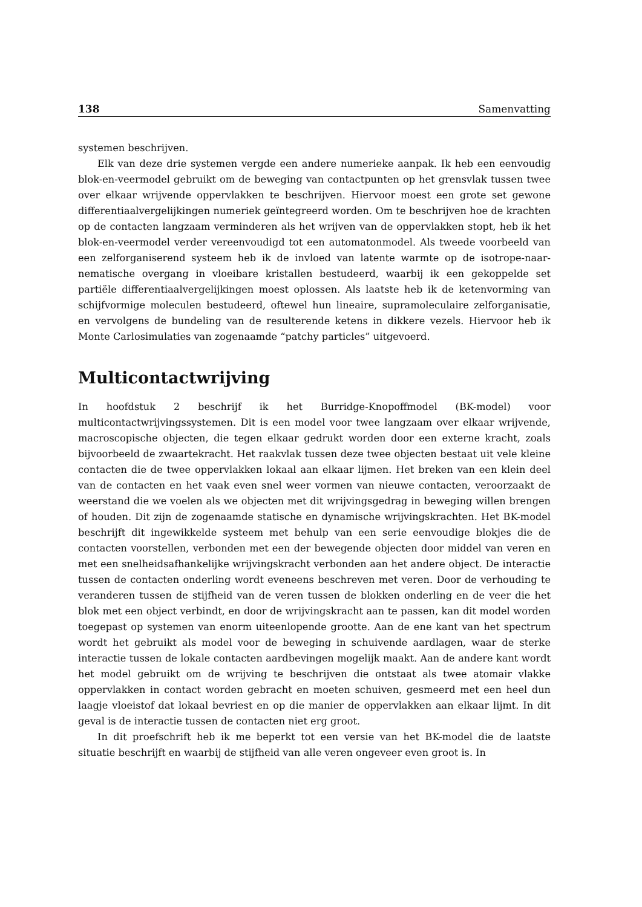138 Samenvatting
systemen beschrijven.
Elk van deze drie systemen vergde een andere numerieke aanpak. Ik heb een eenvoudig blok-en-veermodel gebruikt om de beweging van contactpunten op het grensvlak tussen twee over elkaar wrijvende oppervlakken te beschrijven. Hiervoor moest een grote set gewone differentiaalvergelijkingen numeriek geïntegreerd worden. Om te beschrijven hoe de krachten op de contacten langzaam verminderen als het wrijven van de oppervlakken stopt, heb ik het blok-en-veermodel verder vereenvoudigd tot een automatonmodel. Als tweede voorbeeld van een zelforganiserend systeem heb ik de invloed van latente warmte op de isotrope-naar-nematische overgang in vloeibare kristallen bestudeerd, waarbij ik een gekoppelde set partiële differentiaalvergelijkingen moest oplossen. Als laatste heb ik de ketenvorming van schijfvormige moleculen bestudeerd, oftewel hun lineaire, supramoleculaire zelforganisatie, en vervolgens de bundeling van de resulterende ketens in dikkere vezels. Hiervoor heb ik Monte Carlosimulaties van zogenaamde “patchy particles” uitgevoerd.
Multicontactwrijving
In hoofdstuk 2 beschrijf ik het Burridge-Knopoffmodel (BK-model) voor multicontactwrijvingssystemen. Dit is een model voor twee langzaam over elkaar wrijvende, macroscopische objecten, die tegen elkaar gedrukt worden door een externe kracht, zoals bijvoorbeeld de zwaartekracht. Het raakvlak tussen deze twee objecten bestaat uit vele kleine contacten die de twee oppervlakken lokaal aan elkaar lijmen. Het breken van een klein deel van de contacten en het vaak even snel weer vormen van nieuwe contacten, veroorzaakt de weerstand die we voelen als we objecten met dit wrijvingsgedrag in beweging willen brengen of houden. Dit zijn de zogenaamde statische en dynamische wrijvingskrachten. Het BK-model beschrijft dit ingewikkelde systeem met behulp van een serie eenvoudige blokjes die de contacten voorstellen, verbonden met een der bewegende objecten door middel van veren en met een snelheidsafhankelijke wrijvingskracht verbonden aan het andere object. De interactie tussen de contacten onderling wordt eveneens beschreven met veren. Door de verhouding te veranderen tussen de stijfheid van de veren tussen de blokken onderling en de veer die het blok met een object verbindt, en door de wrijvingskracht aan te passen, kan dit model worden toegepast op systemen van enorm uiteenlopende grootte. Aan de ene kant van het spectrum wordt het gebruikt als model voor de beweging in schuivende aardlagen, waar de sterke interactie tussen de lokale contacten aardbevingen mogelijk maakt. Aan de andere kant wordt het model gebruikt om de wrijving te beschrijven die ontstaat als twee atomair vlakke oppervlakken in contact worden gebracht en moeten schuiven, gesmeerd met een heel dun laagje vloeistof dat lokaal bevriest en op die manier de oppervlakken aan elkaar lijmt. In dit geval is de interactie tussen de contacten niet erg groot.
In dit proefschrift heb ik me beperkt tot een versie van het BK-model die de laatste situatie beschrijft en waarbij de stijfheid van alle veren ongeveer even groot is. In